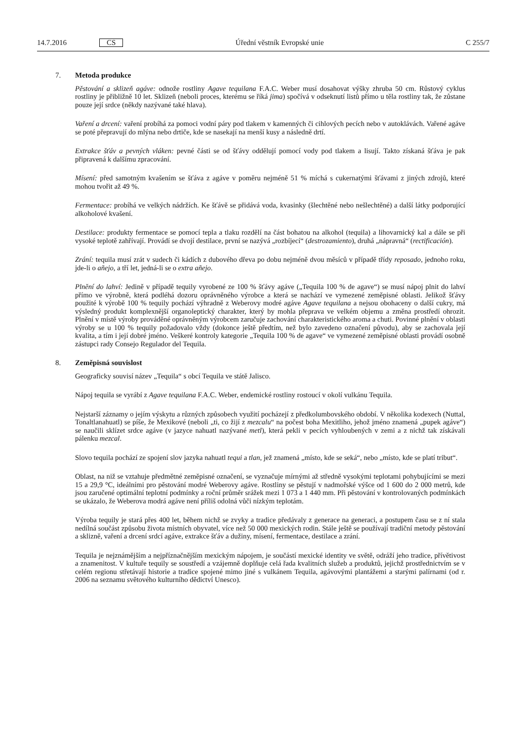14.7.2016
CS
Úřední věstník Evropské unie C 255/7
7. Metoda produkce
Pěstování a sklizeň agáve: odnože rostliny Agave tequilana F.A.C. Weber musí dosahovat výšky zhruba 50 cm. Růstový cyklus rostliny je přibližně 10 let. Sklizeň (neboli proces, kterému se říká jima) spočívá v odseknutí listů přímo u těla rostliny tak, že zůstane pouze její srdce (někdy nazývané také hlava).
Vaření a drcení: vaření probíhá za pomoci vodní páry pod tlakem v kamenných či cihlových pecích nebo v autoklávách. Vařené agáve se poté přepravují do mlýna nebo drtiče, kde se nasekají na menší kusy a následně drtí.
Extrakce šťáv a pevných vláken: pevné části se od šťávy oddělují pomocí vody pod tlakem a lisují. Takto získaná šťáva je pak připravená k dalšímu zpracování.
Mísení: před samotným kvašením se šťáva z agáve v poměru nejméně 51 % míchá s cukernatými šťávami z jiných zdrojů, které mohou tvořit až 49 %.
Fermentace: probíhá ve velkých nádržích. Ke šťávě se přidává voda, kvasinky (šlechtěné nebo nešlechtěné) a další látky podporující alkoholové kvašení.
Destilace: produkty fermentace se pomocí tepla a tlaku rozdělí na část bohatou na alkohol (tequila) a lihovarnický kal a dále se při vysoké teplotě zahřívají. Provádí se dvojí destilace, první se nazývá „rozbíjecí“ (destrozamiento), druhá „nápravná“ (rectificación).
Zrání: tequila musí zrát v sudech či kádích z dubového dřeva po dobu nejméně dvou měsíců v případě třídy reposado, jednoho roku, jde-li o añejo, a tří let, jedná-li se o extra añejo.
Plnění do lahví: Jedině v případě tequily vyrobené ze 100 % šťávy agáve („Tequila 100 % de agave“) se musí nápoj plnit do lahví přímo ve výrobně, která podléhá dozoru oprávněného výrobce a která se nachází ve vymezené zeměpisné oblasti. Jelikož šťávy použité k výrobě 100 % tequily pochází výhradně z Weberovy modré agáve Agave tequilana a nejsou obohaceny o další cukry, má výsledný produkt komplexnější organoleptický charakter, který by mohla přeprava ve velkém objemu a změna prostředí ohrozit. Plnění v místě výroby prováděné oprávněným výrobcem zaručuje zachování charakteristického aroma a chuti. Povinné plnění v oblasti výroby se u 100 % tequily požadovalo vždy (dokonce ještě předtím, než bylo zavedeno označení původu), aby se zachovala její kvalita, a tím i její dobré jméno. Veškeré kontroly kategorie „Tequila 100 % de agave“ ve vymezené zeměpisné oblasti provádí osobně zástupci rady Consejo Regulador del Tequila.
8. Zeměpisná souvislost
Geograficky souvisí název „Tequila“ s obcí Tequila ve státě Jalisco.
Nápoj tequila se vyrábí z Agave tequilana F.A.C. Weber, endemické rostliny rostoucí v okolí vulkánu Tequila.
Nejstarší záznamy o jejím výskytu a různých způsobech využití pocházejí z předkolumbovského období. V několika kodexech (Nuttal, Tonaltlanahuatl) se píše, že Mexikové (neboli „ti, co žijí z mezcalu“ na počest boha Mexitliho, jehož jméno znamená „pupek agáve“) se naučili sklízet srdce agáve (v jazyce nahuatl nazývané metl), která pekli v pecích vyhloubených v zemi a z nichž tak získávali pálenku mezcal.
Slovo tequila pochází ze spojení slov jazyka nahuatl tequi a tlan, jež znamená „místo, kde se seká“, nebo „místo, kde se platí tribut“.
Oblast, na niž se vztahuje předmětné zeměpisné označení, se vyznačuje mírnými až středně vysokými teplotami pohybujícími se mezi 15 a 29,9 °C, ideálními pro pěstování modré Weberovy agáve. Rostliny se pěstují v nadmořské výšce od 1 600 do 2 000 metrů, kde jsou zaručené optimální teplotní podmínky a roční průměr srážek mezi 1 073 a 1 440 mm. Při pěstování v kontrolovaných podmínkách se ukázalo, že Weberova modrá agáve není příliš odolná vůči nízkým teplotám.
Výroba tequily je stará přes 400 let, během nichž se zvyky a tradice předávaly z generace na generaci, a postupem času se z ní stala nedílná součást způsobu života místních obyvatel, více než 50 000 mexických rodin. Stále ještě se používají tradiční metody pěstování a sklizně, vaření a drcení srdcí agáve, extrakce šťáv a dužiny, mísení, fermentace, destilace a zrání.
Tequila je nejznámějším a nejpříznačnějším mexickým nápojem, je součástí mexické identity ve světě, odráží jeho tradice, přívětivost a znamenitost. V kultuře tequily se soustředí a vzájemně doplňuje celá řada kvalitních služeb a produktů, jejichž prostřednictvím se v celém regionu střetávají historie a tradice spojené mimo jiné s vulkánem Tequila, agávovými plantážemi a starými palírnami (od r. 2006 na seznamu světového kulturního dědictví Unesco).